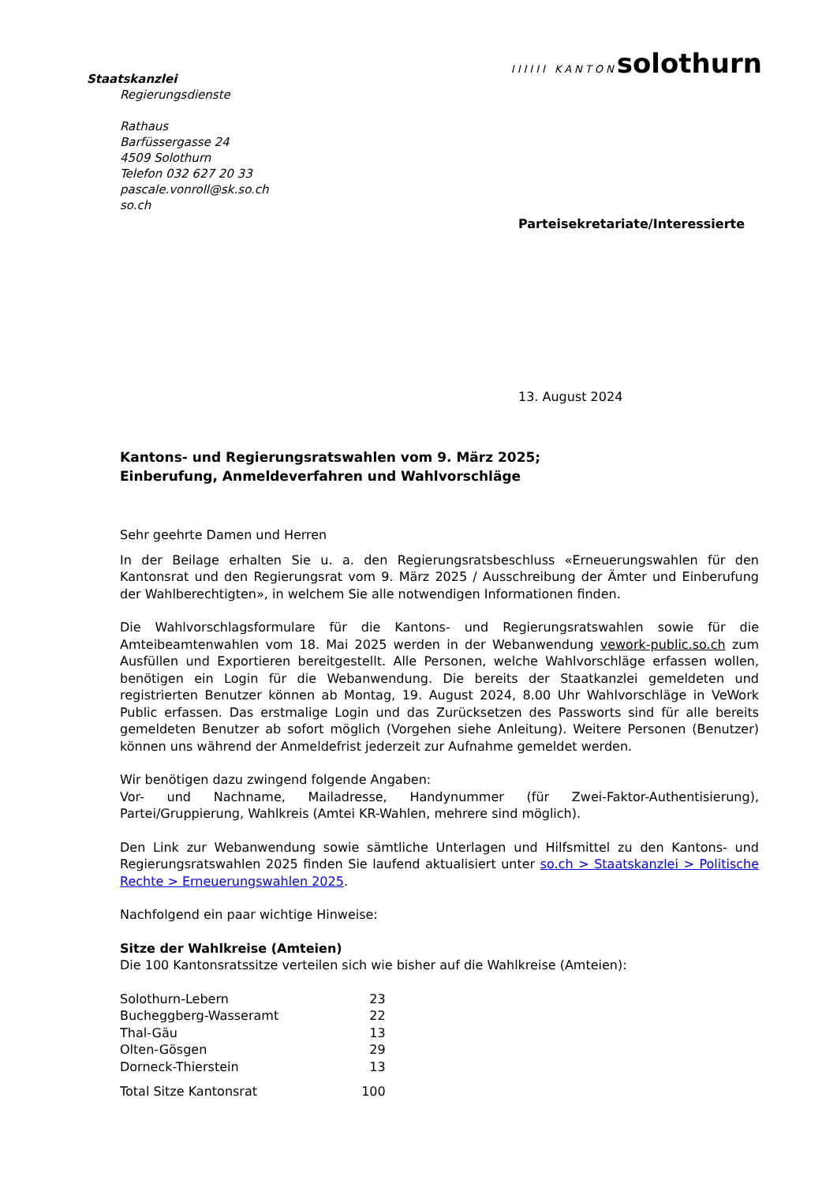Staatskanzlei
Regierungsdienste
Rathaus
Barfüssergasse 24
4509 Solothurn
Telefon 032 627 20 33
pascale.vonroll@sk.so.ch
so.ch
IIIIII KANTONsolothurn
Parteisekretariate/Interessierte
13. August 2024
Kantons- und Regierungsratswahlen vom 9. März 2025;
Einberufung, Anmeldeverfahren und Wahlvorschläge
Sehr geehrte Damen und Herren
In der Beilage erhalten Sie u. a. den Regierungsratsbeschluss «Erneuerungswahlen für den Kantonsrat und den Regierungsrat vom 9. März 2025 / Ausschreibung der Ämter und Einberufung der Wahlberechtigten», in welchem Sie alle notwendigen Informationen finden.
Die Wahlvorschlagsformulare für die Kantons- und Regierungsratswahlen sowie für die Amteibeamtenwahlen vom 18. Mai 2025 werden in der Webanwendung vework-public.so.ch zum Ausfüllen und Exportieren bereitgestellt. Alle Personen, welche Wahlvorschläge erfassen wollen, benötigen ein Login für die Webanwendung. Die bereits der Staatkanzlei gemeldeten und registrierten Benutzer können ab Montag, 19. August 2024, 8.00 Uhr Wahlvorschläge in VeWork Public erfassen. Das erstmalige Login und das Zurücksetzen des Passworts sind für alle bereits gemeldeten Benutzer ab sofort möglich (Vorgehen siehe Anleitung). Weitere Personen (Benutzer) können uns während der Anmeldefrist jederzeit zur Aufnahme gemeldet werden.
Wir benötigen dazu zwingend folgende Angaben:
Vor- und Nachname, Mailadresse, Handynummer (für Zwei-Faktor-Authentisierung), Partei/Gruppierung, Wahlkreis (Amtei KR-Wahlen, mehrere sind möglich).
Den Link zur Webanwendung sowie sämtliche Unterlagen und Hilfsmittel zu den Kantons- und Regierungsratswahlen 2025 finden Sie laufend aktualisiert unter so.ch > Staatskanzlei > Politische Rechte > Erneuerungswahlen 2025.
Nachfolgend ein paar wichtige Hinweise:
Sitze der Wahlkreise (Amteien)
Die 100 Kantonsratssitze verteilen sich wie bisher auf die Wahlkreise (Amteien):
| Solothurn-Lebern | 23 |
| Bucheggberg-Wasseramt | 22 |
| Thal-Gäu | 13 |
| Olten-Gösgen | 29 |
| Dorneck-Thierstein | 13 |
| Total Sitze Kantonsrat | 100 |